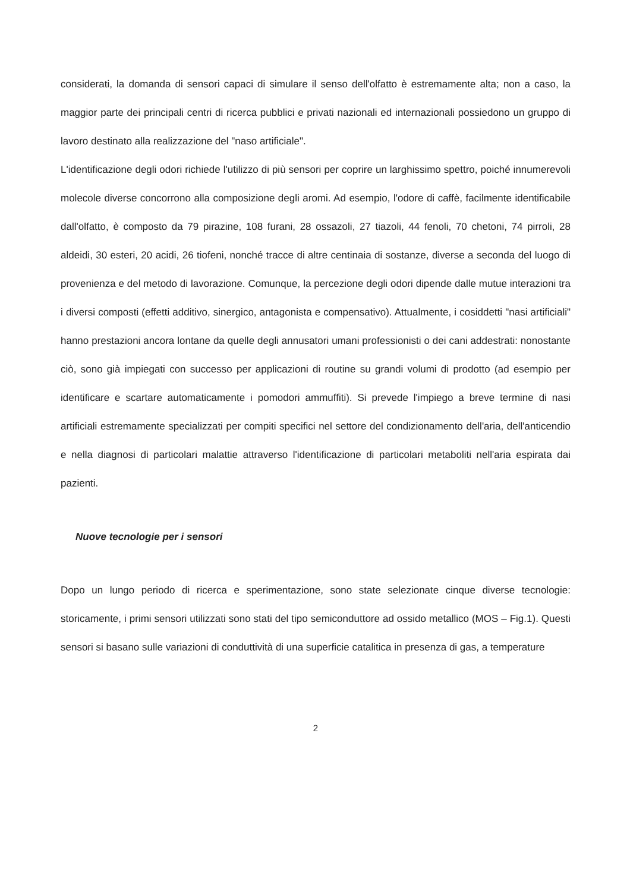considerati, la domanda di sensori capaci di simulare il senso dell'olfatto è estremamente alta; non a caso, la maggior parte dei principali centri di ricerca pubblici e privati nazionali ed internazionali possiedono un gruppo di lavoro destinato alla realizzazione del "naso artificiale".
L'identificazione degli odori richiede l'utilizzo di più sensori per coprire un larghissimo spettro, poiché innumerevoli molecole diverse concorrono alla composizione degli aromi. Ad esempio, l'odore di caffè, facilmente identificabile dall'olfatto, è composto da 79 pirazine, 108 furani, 28 ossazoli, 27 tiazoli, 44 fenoli, 70 chetoni, 74 pirroli, 28 aldeidi, 30 esteri, 20 acidi, 26 tiofeni, nonché tracce di altre centinaia di sostanze, diverse a seconda del luogo di provenienza e del metodo di lavorazione. Comunque, la percezione degli odori dipende dalle mutue interazioni tra i diversi composti (effetti additivo, sinergico, antagonista e compensativo). Attualmente, i cosiddetti "nasi artificiali" hanno prestazioni ancora lontane da quelle degli annusatori umani professionisti o dei cani addestrati: nonostante ciò, sono già impiegati con successo per applicazioni di routine su grandi volumi di prodotto (ad esempio per identificare e scartare automaticamente i pomodori ammuffiti). Si prevede l'impiego a breve termine di nasi artificiali estremamente specializzati per compiti specifici nel settore del condizionamento dell'aria, dell'anticendio e nella diagnosi di particolari malattie attraverso l'identificazione di particolari metaboliti nell'aria espirata dai pazienti.
Nuove tecnologie per i sensori
Dopo un lungo periodo di ricerca e sperimentazione, sono state selezionate cinque diverse tecnologie: storicamente, i primi sensori utilizzati sono stati del tipo semiconduttore ad ossido metallico (MOS – Fig.1). Questi sensori si basano sulle variazioni di conduttività di una superficie catalitica in presenza di gas, a temperature
2